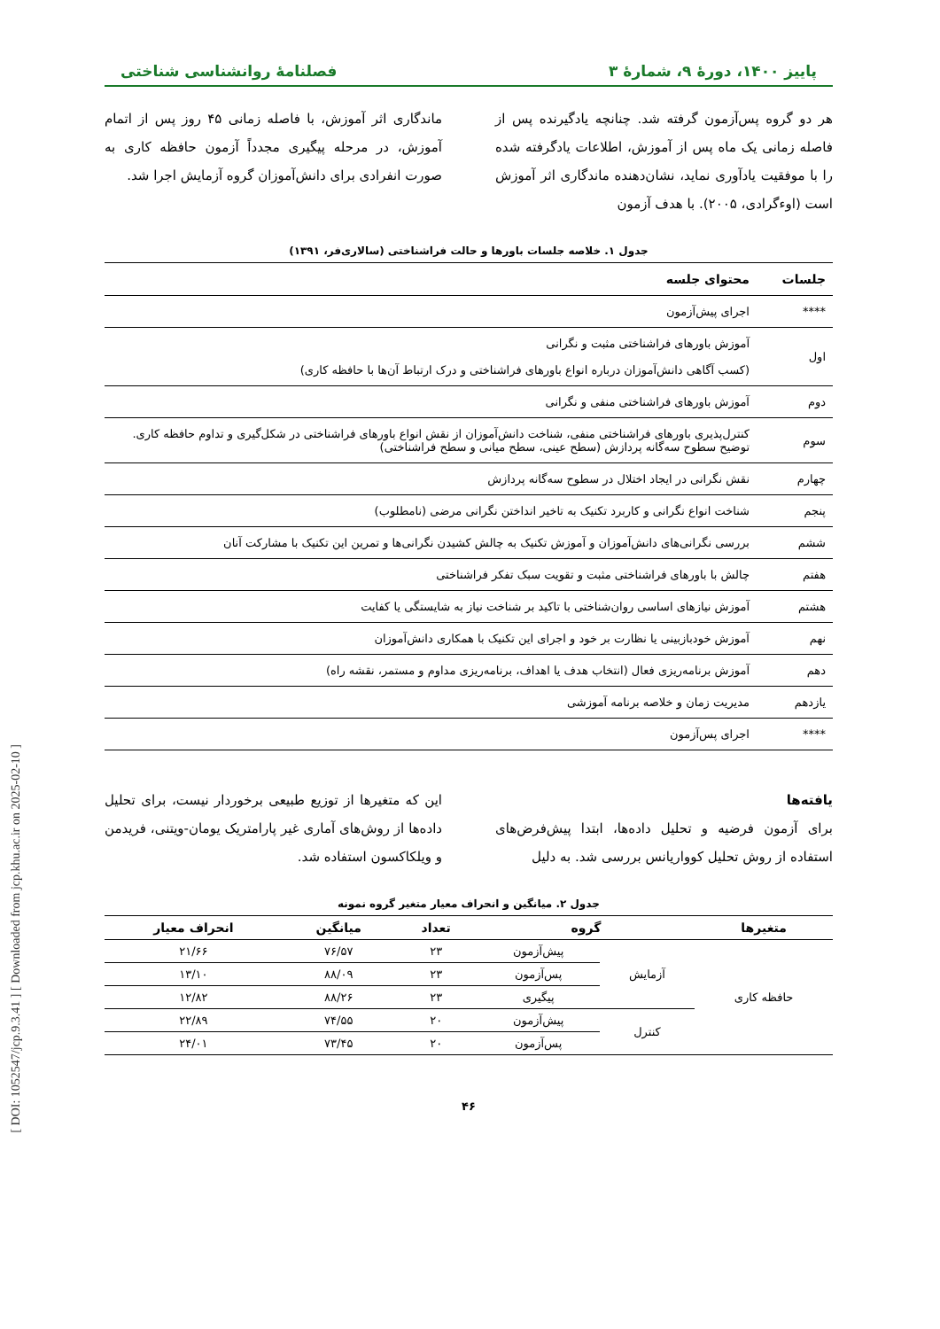پاییز ۱۴۰۰، دورهٔ ۹، شمارهٔ ۳ فصلنامهٔ روانشناسی شناختی
هر دو گروه پس‌آزمون گرفته شد. چنانچه یادگیرنده پس از فاصله زمانی یک ماه پس از آموزش، اطلاعات یادگرفته شده را با موفقیت یادآوری نماید، نشان‌دهنده ماندگاری اثر آموزش است (اوءگرادی، ۲۰۰۵). با هدف آزمون
ماندگاری اثر آموزش، با فاصله زمانی ۴۵ روز پس از اتمام آموزش، در مرحله پیگیری مجدداً آزمون حافظه کاری به صورت انفرادی برای دانش‌آموزان گروه آزمایش اجرا شد.
جدول ۱. خلاصه جلسات باورها و حالت فراشناختی (سالاری‌فر، ۱۳۹۱)
| جلسات | محتوای جلسه |
| --- | --- |
| **** | اجرای پیش‌آزمون |
| اول | آموزش باورهای فراشناختی مثبت و نگرانی (کسب آگاهی دانش‌آموزان درباره انواع باورهای فراشناختی و درک ارتباط آن‌ها با حافظه کاری) |
| دوم | آموزش باورهای فراشناختی منفی و نگرانی |
| سوم | کنترل‌پذیری باورهای فراشناختی منفی، شناخت دانش‌آموزان از نقش انواع باورهای فراشناختی در شکل‌گیری و تداوم حافظه کاری. توضیح سطوح سه‌گانه پردازش (سطح عینی، سطح میانی و سطح فراشناختی) |
| چهارم | نقش نگرانی در ایجاد اختلال در سطوح سه‌گانه پردازش |
| پنجم | شناخت انواع نگرانی و کاربرد تکنیک به تاخیر انداختن نگرانی مرضی (نامطلوب) |
| ششم | بررسی نگرانی‌های دانش‌آموزان و آموزش تکنیک به چالش کشیدن نگرانی‌ها و تمرین این تکنیک با مشارکت آنان |
| هفتم | چالش با باورهای فراشناختی مثبت و تقویت سبک تفکر فراشناختی |
| هشتم | آموزش نیازهای اساسی روان‌شناختی با تاکید بر شناخت نیاز به شایستگی یا کفایت |
| نهم | آموزش خودبازبینی یا نظارت بر خود و اجرای این تکنیک با همکاری دانش‌آموزان |
| دهم | آموزش برنامه‌ریزی فعال (انتخاب هدف یا اهداف، برنامه‌ریزی مداوم و مستمر، نقشه راه) |
| یازدهم | مدیریت زمان و خلاصه برنامه آموزشی |
| **** | اجرای پس‌آزمون |
یافته‌ها
برای آزمون فرضیه و تحلیل داده‌ها، ابتدا پیش‌فرض‌های استفاده از روش تحلیل کوواریانس بررسی شد. به دلیل
این که متغیرها از توزیع طبیعی برخوردار نیست، برای تحلیل داده‌ها از روش‌های آماری غیر پارامتریک یومان-ویتنی، فریدمن و ویلکاکسون استفاده شد.
جدول ۲. میانگین و انحراف معیار متغیر گروه نمونه
| متغیرها | گروه | | تعداد | میانگین | انحراف معیار |
| --- | --- | --- | --- | --- | --- |
| حافظه کاری | آزمایش | پیش‌آزمون | ۲۳ | ۷۶/۵۷ | ۲۱/۶۶ |
| | | پس‌آزمون | ۲۳ | ۸۸/۰۹ | ۱۳/۱۰ |
| | | پیگیری | ۲۳ | ۸۸/۲۶ | ۱۲/۸۲ |
| | کنترل | پیش‌آزمون | ۲۰ | ۷۴/۵۵ | ۲۲/۸۹ |
| | | پس‌آزمون | ۲۰ | ۷۳/۴۵ | ۲۴/۰۱ |
۴۶
[ DOI: 1052547/jcp.9.3.41 ] [ Downloaded from jcp.khu.ac.ir on 2025-02-10 ]